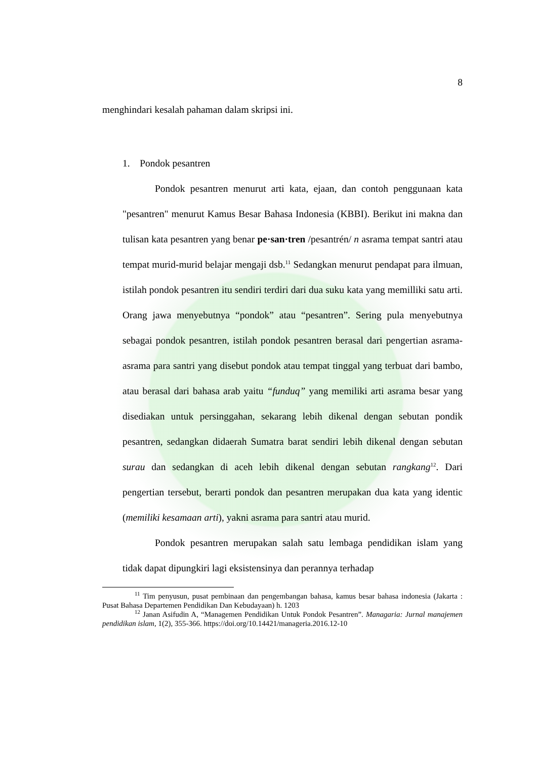8
menghindari kesalah pahaman dalam skripsi ini.
1. Pondok pesantren
Pondok pesantren menurut arti kata, ejaan, dan contoh penggunaan kata "pesantren" menurut Kamus Besar Bahasa Indonesia (KBBI). Berikut ini makna dan tulisan kata pesantren yang benar pe·san·tren /pesantrén/ n asrama tempat santri atau tempat murid-murid belajar mengaji dsb.<sup>11</sup> Sedangkan menurut pendapat para ilmuan, istilah pondok pesantren itu sendiri terdiri dari dua suku kata yang memilliki satu arti. Orang jawa menyebutnya “pondok” atau “pesantren”. Sering pula menyebutnya sebagai pondok pesantren, istilah pondok pesantren berasal dari pengertian asrama-asrama para santri yang disebut pondok atau tempat tinggal yang terbuat dari bambo, atau berasal dari bahasa arab yaitu “funduq” yang memiliki arti asrama besar yang disediakan untuk persinggahan, sekarang lebih dikenal dengan sebutan pondik pesantren, sedangkan didaerah Sumatra barat sendiri lebih dikenal dengan sebutan surau dan sedangkan di aceh lebih dikenal dengan sebutan rangkang<sup>12</sup>. Dari pengertian tersebut, berarti pondok dan pesantren merupakan dua kata yang identic (memiliki kesamaan arti), yakni asrama para santri atau murid.
Pondok pesantren merupakan salah satu lembaga pendidikan islam yang tidak dapat dipungkiri lagi eksistensinya dan perannya terhadap
<sup>11</sup> Tim penyusun, pusat pembinaan dan pengembangan bahasa, kamus besar bahasa indonesia (Jakarta : Pusat Bahasa Departemen Pendidikan Dan Kebudayaan) h. 1203
<sup>12</sup> Janan Asifudin A, “Managemen Pendidikan Untuk Pondok Pesantren”. Managaria: Jurnal manajemen pendidikan islam, 1(2), 355-366. https://doi.org/10.14421/manageria.2016.12-10